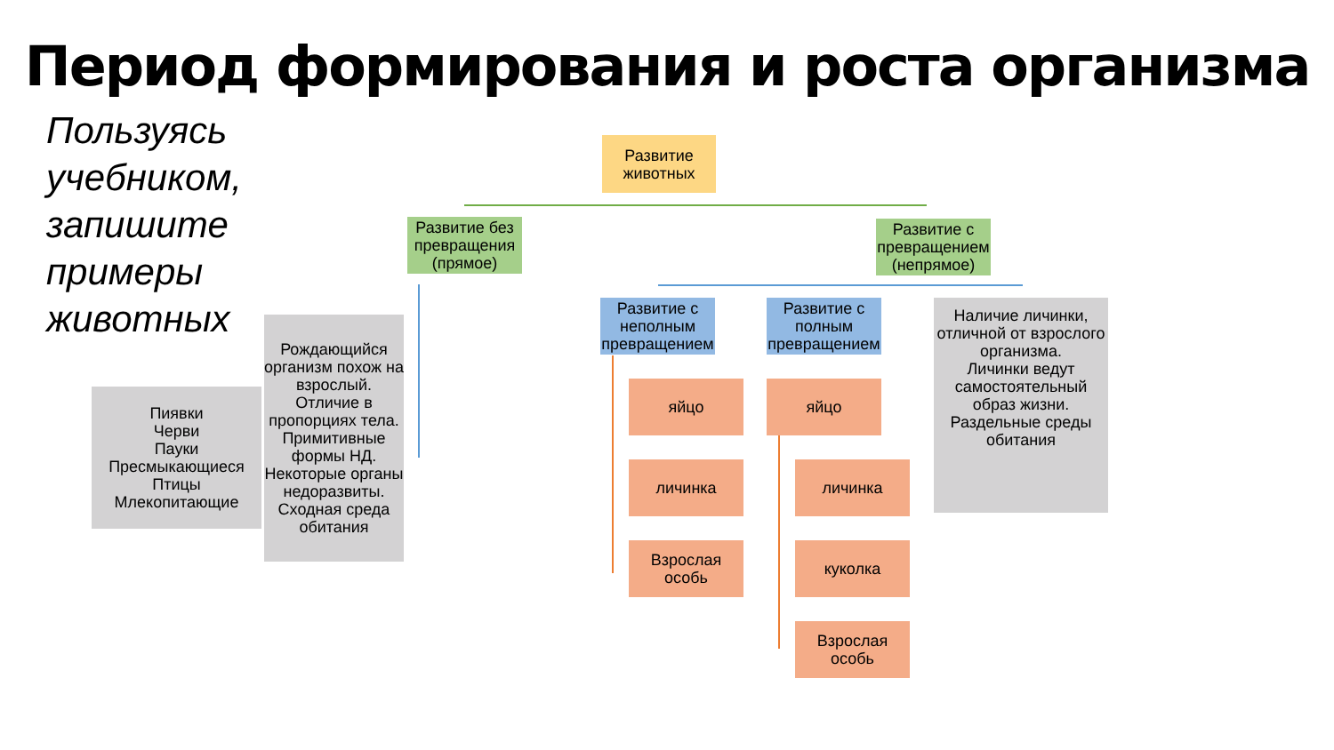Период формирования и роста организма
Пользуясь
учебником,
запишите
примеры
животных
Развитие животных
Развитие без превращения (прямое)
Развитие с превращением (непрямое)
Развитие с неполным превращением
Развитие с полным превращением
Наличие личинки, отличной от взрослого организма.
Личинки ведут самостоятельный образ жизни.
Раздельные среды обитания
Пиявки
Черви
Пауки
Пресмыкающиеся
Птицы
Млекопитающие
Рождающийся организм похож на взрослый.
Отличие в пропорциях тела.
Примитивные формы НД.
Некоторые органы недоразвиты.
Сходная среда обитания
яйцо
личинка
Взрослая особь
яйцо
личинка
куколка
Взрослая особь